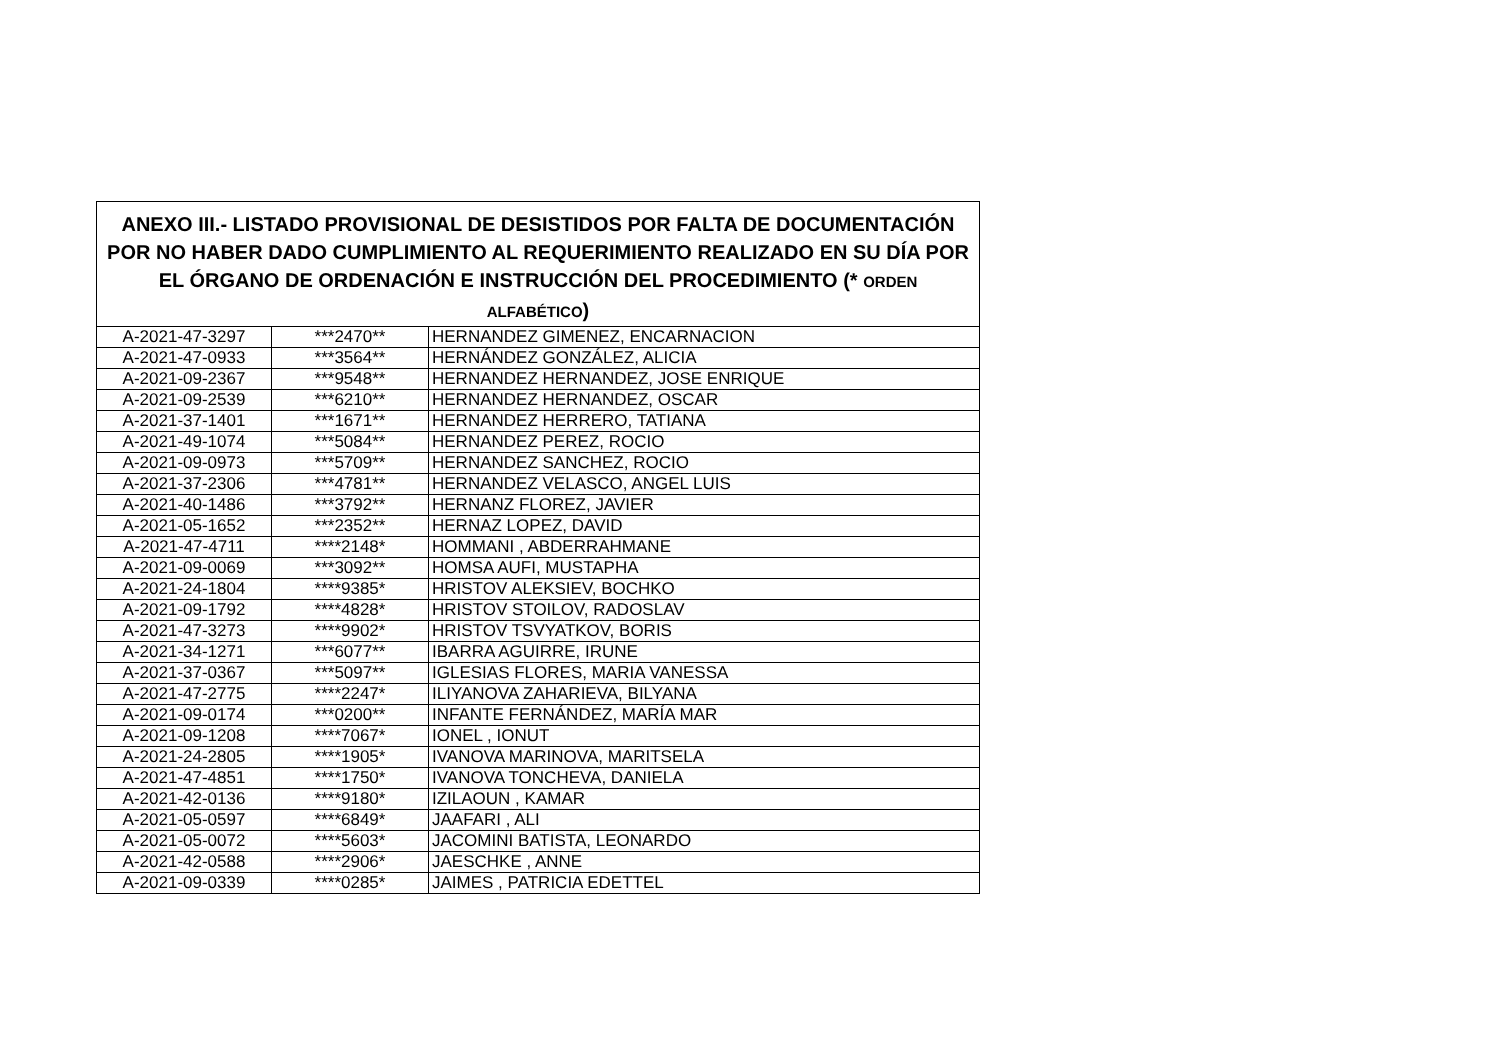| ANEXO III.- LISTADO PROVISIONAL DE DESISTIDOS POR FALTA DE DOCUMENTACIÓN POR NO HABER DADO CUMPLIMIENTO AL REQUERIMIENTO REALIZADO EN SU DÍA POR EL ÓRGANO DE ORDENACIÓN E INSTRUCCIÓN DEL PROCEDIMIENTO (* ORDEN ALFABÉTICO ) | | |
| --- | --- | --- |
| A-2021-47-3297 | ***2470** | HERNANDEZ GIMENEZ, ENCARNACION |
| A-2021-47-0933 | ***3564** | HERNÁNDEZ GONZÁLEZ, ALICIA |
| A-2021-09-2367 | ***9548** | HERNANDEZ HERNANDEZ, JOSE ENRIQUE |
| A-2021-09-2539 | ***6210** | HERNANDEZ HERNANDEZ, OSCAR |
| A-2021-37-1401 | ***1671** | HERNANDEZ HERRERO, TATIANA |
| A-2021-49-1074 | ***5084** | HERNANDEZ PEREZ, ROCIO |
| A-2021-09-0973 | ***5709** | HERNANDEZ SANCHEZ, ROCIO |
| A-2021-37-2306 | ***4781** | HERNANDEZ VELASCO, ANGEL LUIS |
| A-2021-40-1486 | ***3792** | HERNANZ FLOREZ, JAVIER |
| A-2021-05-1652 | ***2352** | HERNAZ LOPEZ, DAVID |
| A-2021-47-4711 | ****2148* | HOMMANI , ABDERRAHMANE |
| A-2021-09-0069 | ***3092** | HOMSA AUFI, MUSTAPHA |
| A-2021-24-1804 | ****9385* | HRISTOV ALEKSIEV, BOCHKO |
| A-2021-09-1792 | ****4828* | HRISTOV STOILOV, RADOSLAV |
| A-2021-47-3273 | ****9902* | HRISTOV TSVYATKOV, BORIS |
| A-2021-34-1271 | ***6077** | IBARRA AGUIRRE, IRUNE |
| A-2021-37-0367 | ***5097** | IGLESIAS FLORES, MARIA VANESSA |
| A-2021-47-2775 | ****2247* | ILIYANOVA ZAHARIEVA, BILYANA |
| A-2021-09-0174 | ***0200** | INFANTE FERNÁNDEZ, MARÍA MAR |
| A-2021-09-1208 | ****7067* | IONEL , IONUT |
| A-2021-24-2805 | ****1905* | IVANOVA MARINOVA, MARITSELA |
| A-2021-47-4851 | ****1750* | IVANOVA TONCHEVA, DANIELA |
| A-2021-42-0136 | ****9180* | IZILAOUN , KAMAR |
| A-2021-05-0597 | ****6849* | JAAFARI , ALI |
| A-2021-05-0072 | ****5603* | JACOMINI BATISTA, LEONARDO |
| A-2021-42-0588 | ****2906* | JAESCHKE , ANNE |
| A-2021-09-0339 | ****0285* | JAIMES , PATRICIA EDETTEL |